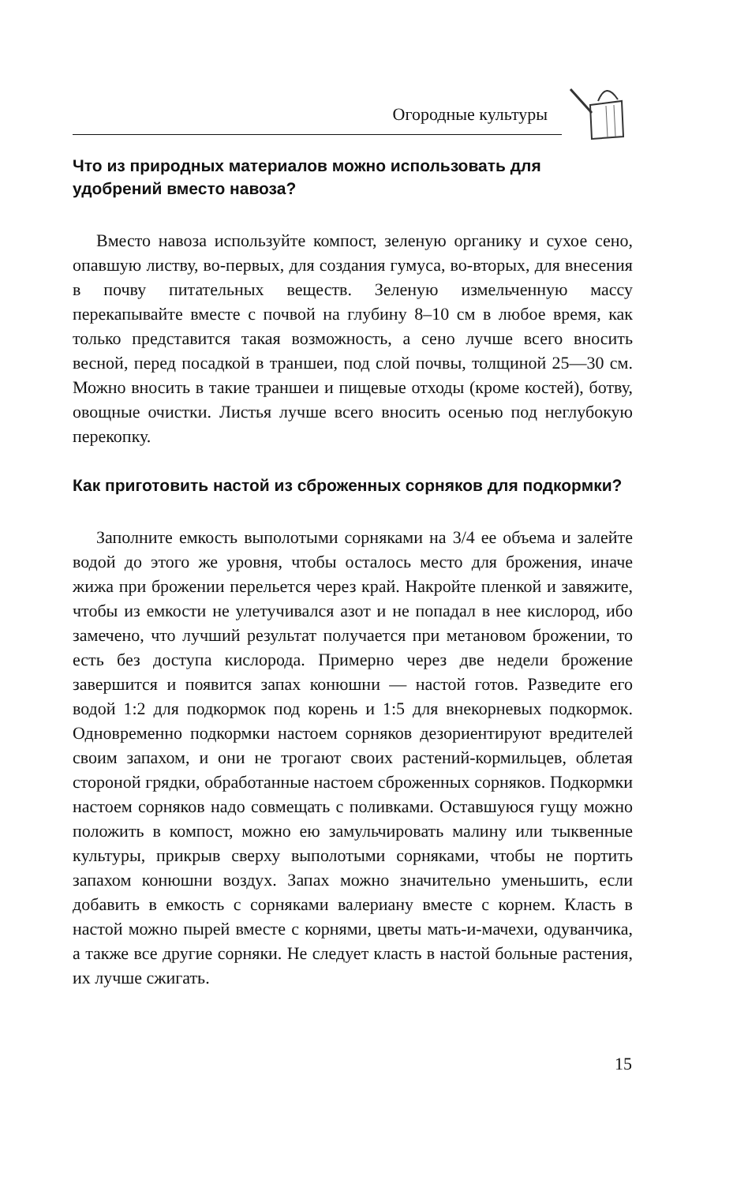Огородные культуры
Что из природных материалов можно использовать для удобрений вместо навоза?
Вместо навоза используйте компост, зеленую органику и сухое сено, опавшую листву, во-первых, для создания гумуса, во-вторых, для внесения в почву питательных веществ. Зеленую измельченную массу перекапывайте вместе с почвой на глубину 8–10 см в любое время, как только представится такая возможность, а сено лучше всего вносить весной, перед посадкой в траншеи, под слой почвы, толщиной 25—30 см. Можно вносить в такие траншеи и пищевые отходы (кроме костей), ботву, овощные очистки. Листья лучше всего вносить осенью под неглубокую перекопку.
Как приготовить настой из сброженных сорняков для подкормки?
Заполните емкость выполотыми сорняками на 3/4 ее объема и залейте водой до этого же уровня, чтобы осталось место для брожения, иначе жижа при брожении перельется через край. Накройте пленкой и завяжите, чтобы из емкости не улетучивался азот и не попадал в нее кислород, ибо замечено, что лучший результат получается при метановом брожении, то есть без доступа кислорода. Примерно через две недели брожение завершится и появится запах конюшни — настой готов. Разведите его водой 1:2 для подкормок под корень и 1:5 для внекорневых подкормок. Одновременно подкормки настоем сорняков дезориентируют вредителей своим запахом, и они не трогают своих растений-кормильцев, облетая стороной грядки, обработанные настоем сброженных сорняков. Подкормки настоем сорняков надо совмещать с поливками. Оставшуюся гущу можно положить в компост, можно ею замульчировать малину или тыквенные культуры, прикрыв сверху выполотыми сорняками, чтобы не портить запахом конюшни воздух. Запах можно значительно уменьшить, если добавить в емкость с сорняками валериану вместе с корнем. Класть в настой можно пырей вместе с корнями, цветы мать-и-мачехи, одуванчика, а также все другие сорняки. Не следует класть в настой больные растения, их лучше сжигать.
15